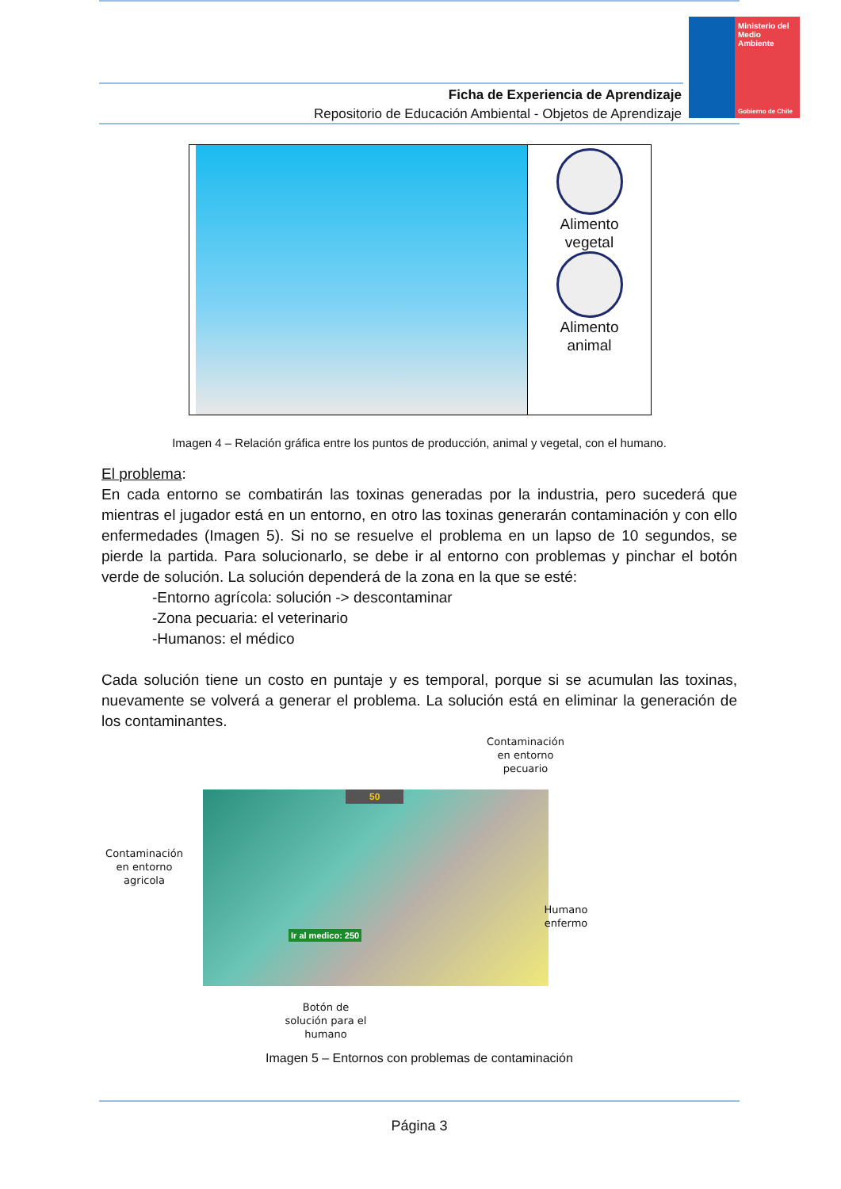Ministerio del
Medio
Ambiente
Gobierno de Chile
Ficha de Experiencia de Aprendizaje
Repositorio de Educación Ambiental - Objetos de Aprendizaje
Alimento
vegetal
Alimento
animal
Imagen 4 – Relación gráfica entre los puntos de producción, animal y vegetal, con el humano.
El problema:
En cada entorno se combatirán las toxinas generadas por la industria, pero sucederá que mientras el jugador está en un entorno, en otro las toxinas generarán contaminación y con ello enfermedades (Imagen 5). Si no se resuelve el problema en un lapso de 10 segundos, se pierde la partida. Para solucionarlo, se debe ir al entorno con problemas y pinchar el botón verde de solución. La solución dependerá de la zona en la que se esté:
-Entorno agrícola: solución -> descontaminar
-Zona pecuaria: el veterinario
-Humanos: el médico
Cada solución tiene un costo en puntaje y es temporal, porque si se acumulan las toxinas, nuevamente se volverá a generar el problema. La solución está en eliminar la generación de los contaminantes.
Contaminación en entorno pecuario
50
Ir al medico: 250
Contaminación en entorno agricola
Humano enfermo
Botón de solución para el humano
Imagen 5 – Entornos con problemas de contaminación
Página 3